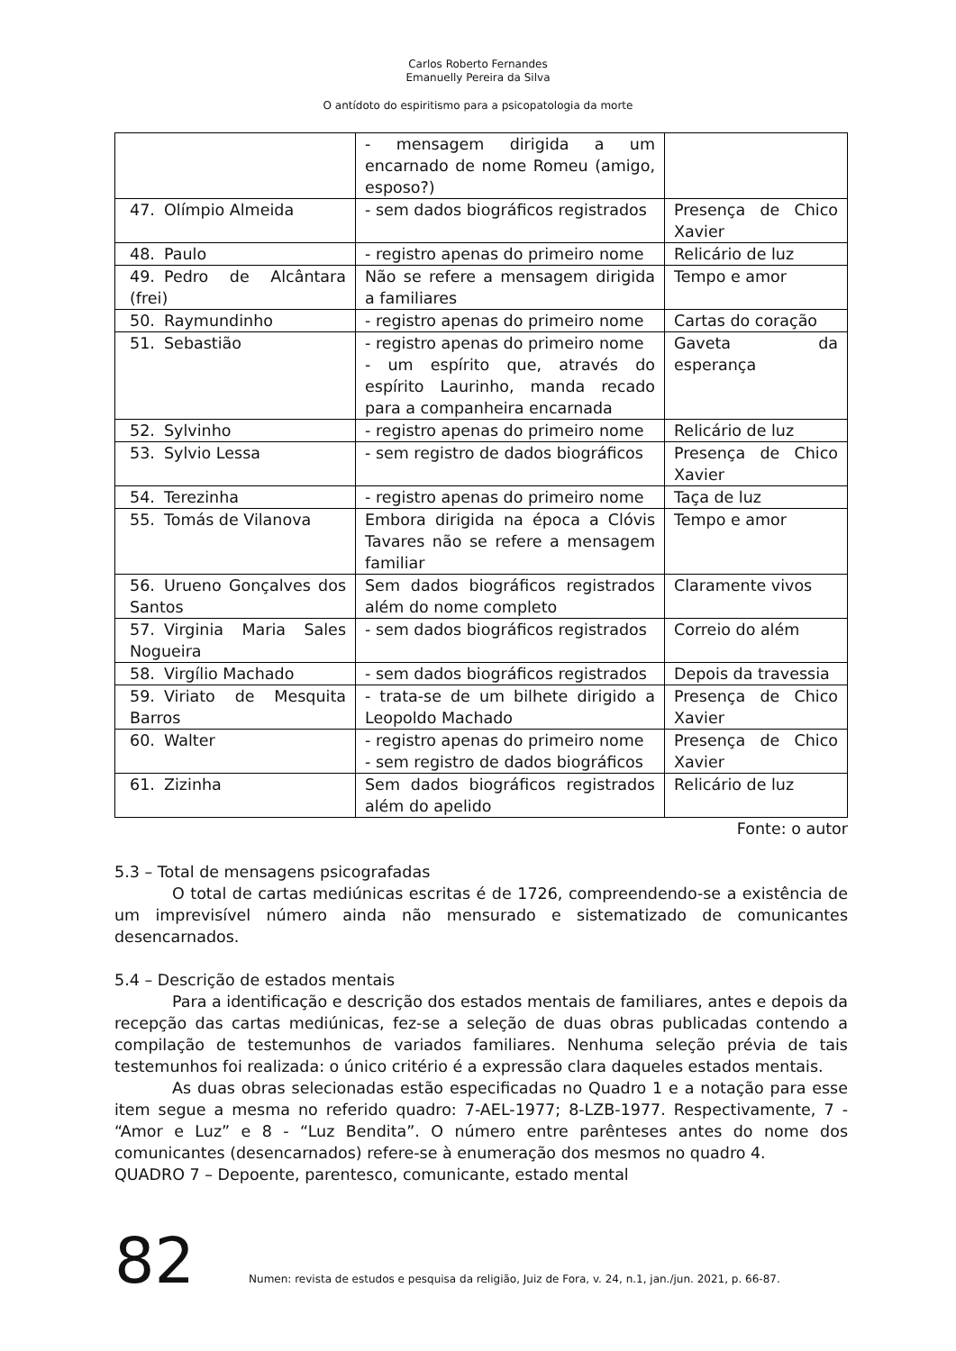Carlos Roberto Fernandes
Emanuelly Pereira da Silva
O antídoto do espiritismo para a psicopatologia da morte
| | - mensagem dirigida a um encarnado de nome Romeu (amigo, esposo?) | |
| 47. Olímpio Almeida | - sem dados biográficos registrados | Presença de Chico Xavier |
| 48. Paulo | - registro apenas do primeiro nome | Relicário de luz |
| 49. Pedro de Alcântara (frei) | Não se refere a mensagem dirigida a familiares | Tempo e amor |
| 50. Raymundinho | - registro apenas do primeiro nome | Cartas do coração |
| 51. Sebastião | - registro apenas do primeiro nome - um espírito que, através do espírito Laurinho, manda recado para a companheira encarnada | Gaveta da esperança |
| 52. Sylvinho | - registro apenas do primeiro nome | Relicário de luz |
| 53. Sylvio Lessa | - sem registro de dados biográficos | Presença de Chico Xavier |
| 54. Terezinha | - registro apenas do primeiro nome | Taça de luz |
| 55. Tomás de Vilanova | Embora dirigida na época a Clóvis Tavares não se refere a mensagem familiar | Tempo e amor |
| 56. Urueno Gonçalves dos Santos | Sem dados biográficos registrados além do nome completo | Claramente vivos |
| 57. Virginia Maria Sales Nogueira | - sem dados biográficos registrados | Correio do além |
| 58. Virgílio Machado | - sem dados biográficos registrados | Depois da travessia |
| 59. Viriato de Mesquita Barros | - trata-se de um bilhete dirigido a Leopoldo Machado | Presença de Chico Xavier |
| 60. Walter | - registro apenas do primeiro nome - sem registro de dados biográficos | Presença de Chico Xavier |
| 61. Zizinha | Sem dados biográficos registrados além do apelido | Relicário de luz |
Fonte: o autor
5.3 – Total de mensagens psicografadas
O total de cartas mediúnicas escritas é de 1726, compreendendo-se a existência de um imprevisível número ainda não mensurado e sistematizado de comunicantes desencarnados.
5.4 – Descrição de estados mentais
Para a identificação e descrição dos estados mentais de familiares, antes e depois da recepção das cartas mediúnicas, fez-se a seleção de duas obras publicadas contendo a compilação de testemunhos de variados familiares. Nenhuma seleção prévia de tais testemunhos foi realizada: o único critério é a expressão clara daqueles estados mentais.
As duas obras selecionadas estão especificadas no Quadro 1 e a notação para esse item segue a mesma no referido quadro: 7-AEL-1977; 8-LZB-1977. Respectivamente, 7 - “Amor e Luz” e 8 - “Luz Bendita”. O número entre parênteses antes do nome dos comunicantes (desencarnados) refere-se à enumeração dos mesmos no quadro 4.
QUADRO 7 – Depoente, parentesco, comunicante, estado mental
82 Numen: revista de estudos e pesquisa da religião, Juiz de Fora, v. 24, n.1, jan./jun. 2021, p. 66-87.